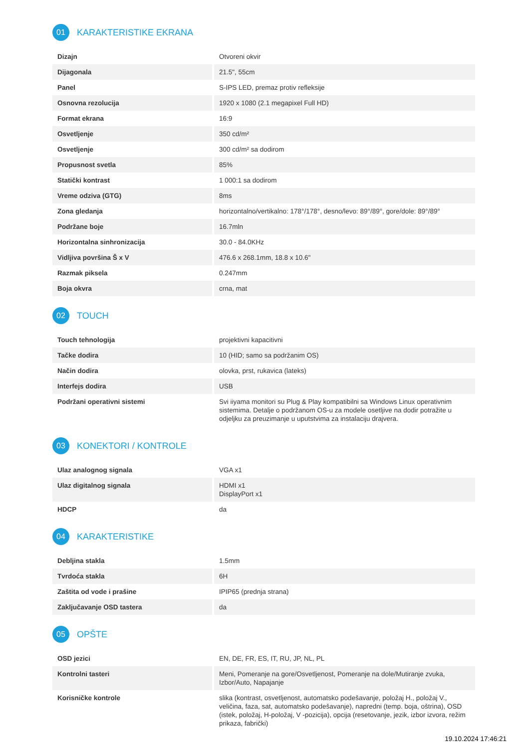01 KARAKTERISTIKE EKRANA
| Dizajn | Otvoreni okvir |
| Dijagonala | 21.5", 55cm |
| Panel | S-IPS LED, premaz protiv refleksije |
| Osnovna rezolucija | 1920 x 1080 (2.1 megapixel Full HD) |
| Format ekrana | 16:9 |
| Osvetljenje | 350 cd/m² |
| Osvetljenje | 300 cd/m² sa dodirom |
| Propusnost svetla | 85% |
| Statički kontrast | 1 000:1 sa dodirom |
| Vreme odziva (GTG) | 8ms |
| Zona gledanja | horizontalno/vertikalno: 178°/178°, desno/levo: 89°/89°, gore/dole: 89°/89° |
| Podržane boje | 16.7mln |
| Horizontalna sinhronizacija | 30.0 - 84.0KHz |
| Vidljiva površina Š x V | 476.6 x 268.1mm, 18.8 x 10.6" |
| Razmak piksela | 0.247mm |
| Boja okvra | crna, mat |
02 TOUCH
| Touch tehnologija | projektivni kapacitivni |
| Tačke dodira | 10 (HID; samo sa podržanim OS) |
| Način dodira | olovka, prst, rukavica (lateks) |
| Interfejs dodira | USB |
| Podržani operativni sistemi | Svi iiyama monitori su Plug & Play kompatibilni sa Windows Linux operativnim sistemima. Detalje o podržanom OS-u za modele osetljive na dodir potražite u odjeljku za preuzimanje u uputstvima za instalaciju drajvera. |
03 KONEKTORI / KONTROLE
| Ulaz analognog signala | VGA x1 |
| Ulaz digitalnog signala | HDMI x1 DisplayPort x1 |
| HDCP | da |
04 KARAKTERISTIKE
| Debljina stakla | 1.5mm |
| Tvrdoća stakla | 6H |
| Zaštita od vode i prašine | IPIP65 (prednja strana) |
| Zaključavanje OSD tastera | da |
05 OPŠTE
| OSD jezici | EN, DE, FR, ES, IT, RU, JP, NL, PL |
| Kontrolni tasteri | Meni, Pomeranje na gore/Osvetljenost, Pomeranje na dole/Mutiranje zvuka, Izbor/Auto, Napajanje |
| Korisničke kontrole | slika (kontrast, osvetljenost, automatsko podešavanje, položaj H., položaj V., veličina, faza, sat, automatsko podešavanje), napredni (temp. boja, oštrina), OSD (istek, položaj, H-položaj, V -pozicija), opcija (resetovanje, jezik, izbor izvora, režim prikaza, fabrički) |
19.10.2024 17:46:21